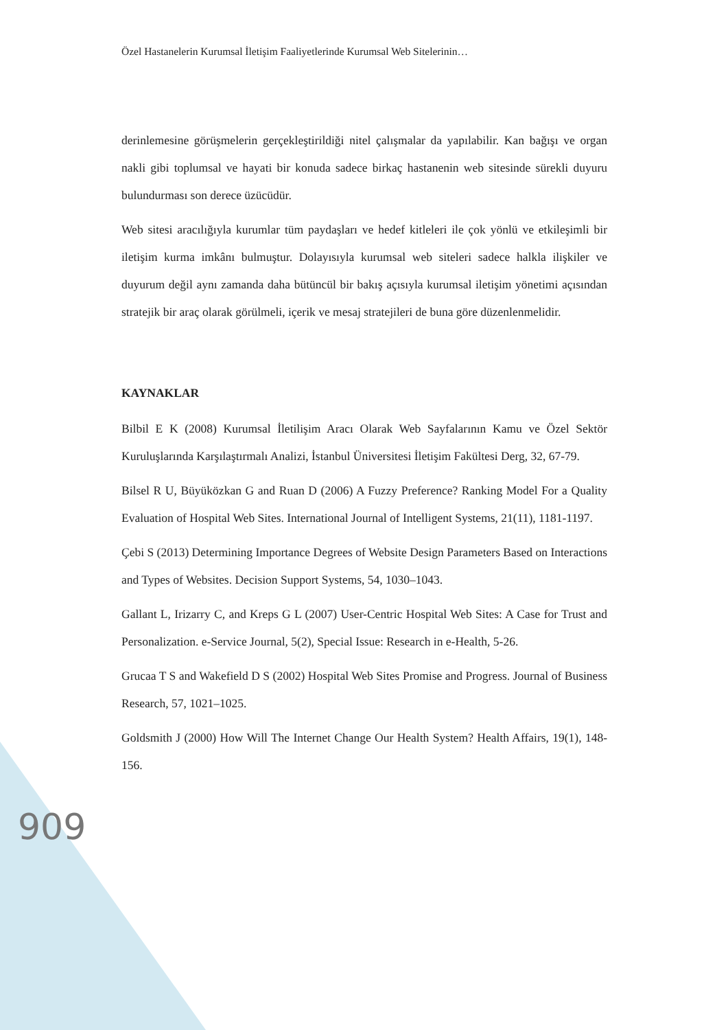Özel Hastanelerin Kurumsal İletişim Faaliyetlerinde Kurumsal Web Sitelerinin…
derinlemesine görüşmelerin gerçekleştirildiği nitel çalışmalar da yapılabilir. Kan bağışı ve organ nakli gibi toplumsal ve hayati bir konuda sadece birkaç hastanenin web sitesinde sürekli duyuru bulundurması son derece üzücüdür.
Web sitesi aracılığıyla kurumlar tüm paydaşları ve hedef kitleleri ile çok yönlü ve etkileşimli bir iletişim kurma imkânı bulmuştur. Dolayısıyla kurumsal web siteleri sadece halkla ilişkiler ve duyurum değil aynı zamanda daha bütüncül bir bakış açısıyla kurumsal iletişim yönetimi açısından stratejik bir araç olarak görülmeli, içerik ve mesaj stratejileri de buna göre düzenlenmelidir.
KAYNAKLAR
Bilbil E K (2008) Kurumsal İletilişim Aracı Olarak Web Sayfalarının Kamu ve Özel Sektör Kuruluşlarında Karşılaştırmalı Analizi, İstanbul Üniversitesi İletişim Fakültesi Derg, 32, 67-79.
Bilsel R U, Büyüközkan G and Ruan D (2006) A Fuzzy Preference? Ranking Model For a Quality Evaluation of Hospital Web Sites. International Journal of Intelligent Systems, 21(11), 1181-1197.
Çebi S (2013) Determining Importance Degrees of Website Design Parameters Based on Interactions and Types of Websites. Decision Support Systems, 54, 1030–1043.
Gallant L, Irizarry C, and Kreps G L (2007) User-Centric Hospital Web Sites: A Case for Trust and Personalization. e-Service Journal, 5(2), Special Issue: Research in e-Health, 5-26.
Grucaa T S and Wakefield D S (2002) Hospital Web Sites Promise and Progress. Journal of Business Research, 57, 1021–1025.
Goldsmith J (2000) How Will The Internet Change Our Health System? Health Affairs, 19(1), 148-156.
909